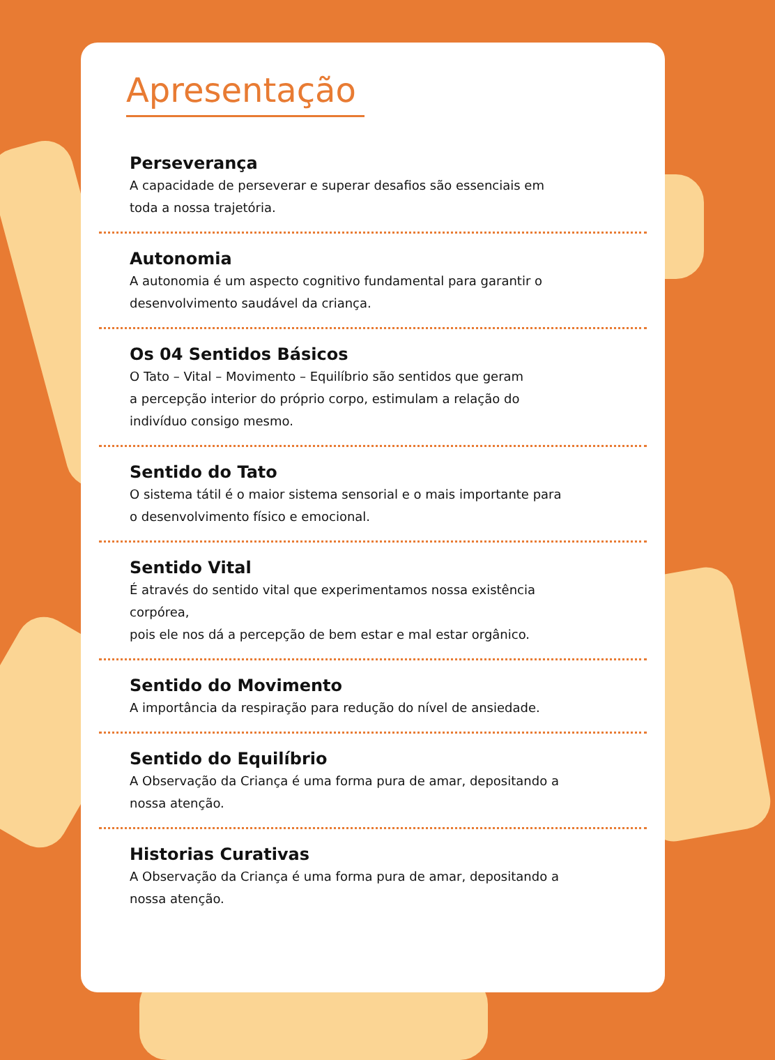Apresentação
Perseverança
A capacidade de perseverar e superar desafios são essenciais em
toda a nossa trajetória.
Autonomia
A autonomia é um aspecto cognitivo fundamental para garantir o
desenvolvimento saudável da criança.
Os 04 Sentidos Básicos
O Tato – Vital – Movimento – Equilíbrio são sentidos que geram
a percepção interior do próprio corpo, estimulam a relação do
indivíduo consigo mesmo.
Sentido do Tato
O sistema tátil é o maior sistema sensorial e o mais importante para
o desenvolvimento físico e emocional.
Sentido Vital
É através do sentido vital que experimentamos nossa existência corpórea,
pois ele nos dá a percepção de bem estar e mal estar orgânico.
Sentido do Movimento
A importância da respiração para redução do nível de ansiedade.
Sentido do Equilíbrio
A Observação da Criança é uma forma pura de amar, depositando a
nossa atenção.
Historias Curativas
A Observação da Criança é uma forma pura de amar, depositando a
nossa atenção.